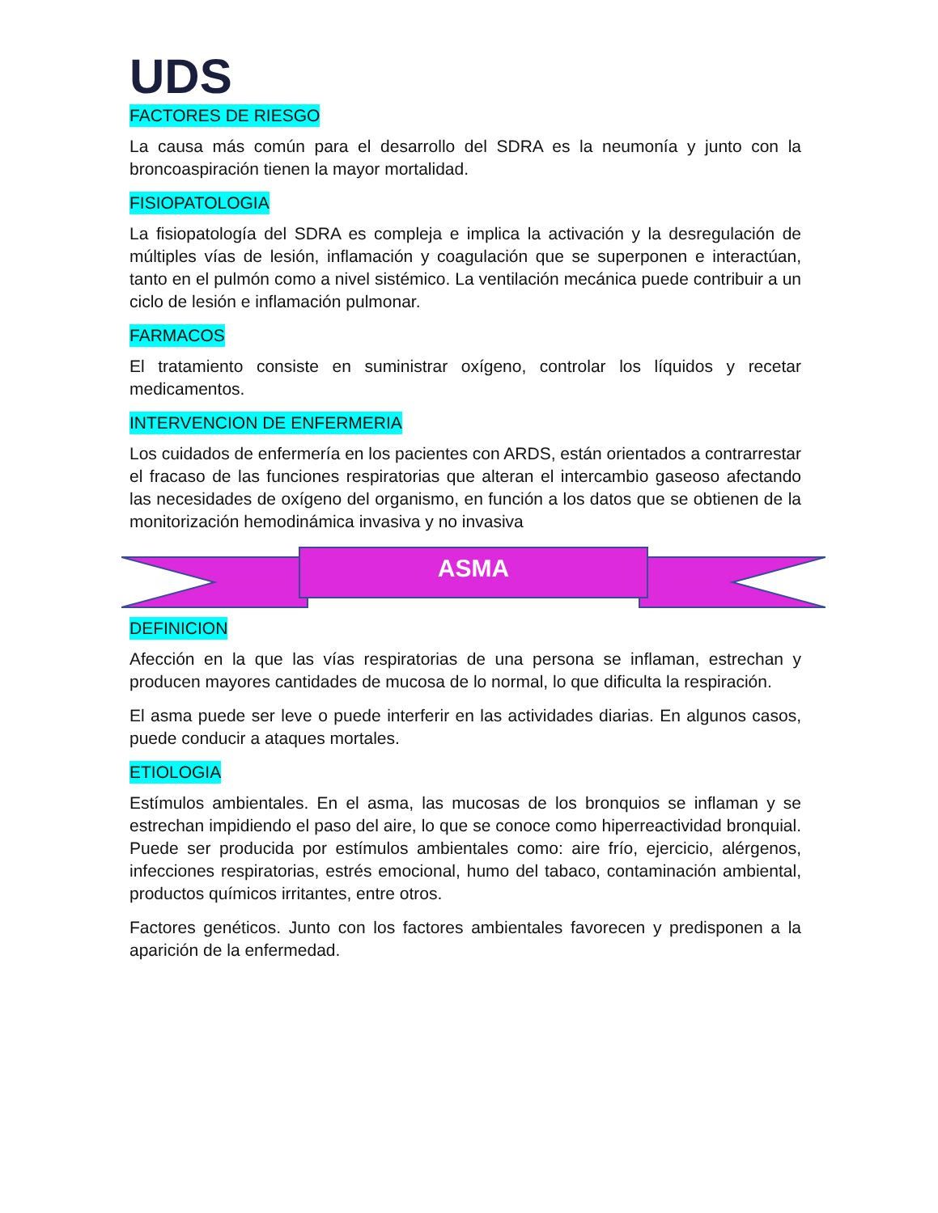UDS
FACTORES DE RIESGO
La causa más común para el desarrollo del SDRA es la neumonía y junto con la broncoaspiración tienen la mayor mortalidad.
FISIOPATOLOGIA
La fisiopatología del SDRA es compleja e implica la activación y la desregulación de múltiples vías de lesión, inflamación y coagulación que se superponen e interactúan, tanto en el pulmón como a nivel sistémico. La ventilación mecánica puede contribuir a un ciclo de lesión e inflamación pulmonar.
FARMACOS
El tratamiento consiste en suministrar oxígeno, controlar los líquidos y recetar medicamentos.
INTERVENCION DE ENFERMERIA
Los cuidados de enfermería en los pacientes con ARDS, están orientados a contrarrestar el fracaso de las funciones respiratorias que alteran el intercambio gaseoso afectando las necesidades de oxígeno del organismo, en función a los datos que se obtienen de la monitorización hemodinámica invasiva y no invasiva
ASMA
DEFINICION
Afección en la que las vías respiratorias de una persona se inflaman, estrechan y producen mayores cantidades de mucosa de lo normal, lo que dificulta la respiración.
El asma puede ser leve o puede interferir en las actividades diarias. En algunos casos, puede conducir a ataques mortales.
ETIOLOGIA
Estímulos ambientales. En el asma, las mucosas de los bronquios se inflaman y se estrechan impidiendo el paso del aire, lo que se conoce como hiperreactividad bronquial. Puede ser producida por estímulos ambientales como: aire frío, ejercicio, alérgenos, infecciones respiratorias, estrés emocional, humo del tabaco, contaminación ambiental, productos químicos irritantes, entre otros.
Factores genéticos. Junto con los factores ambientales favorecen y predisponen a la aparición de la enfermedad.